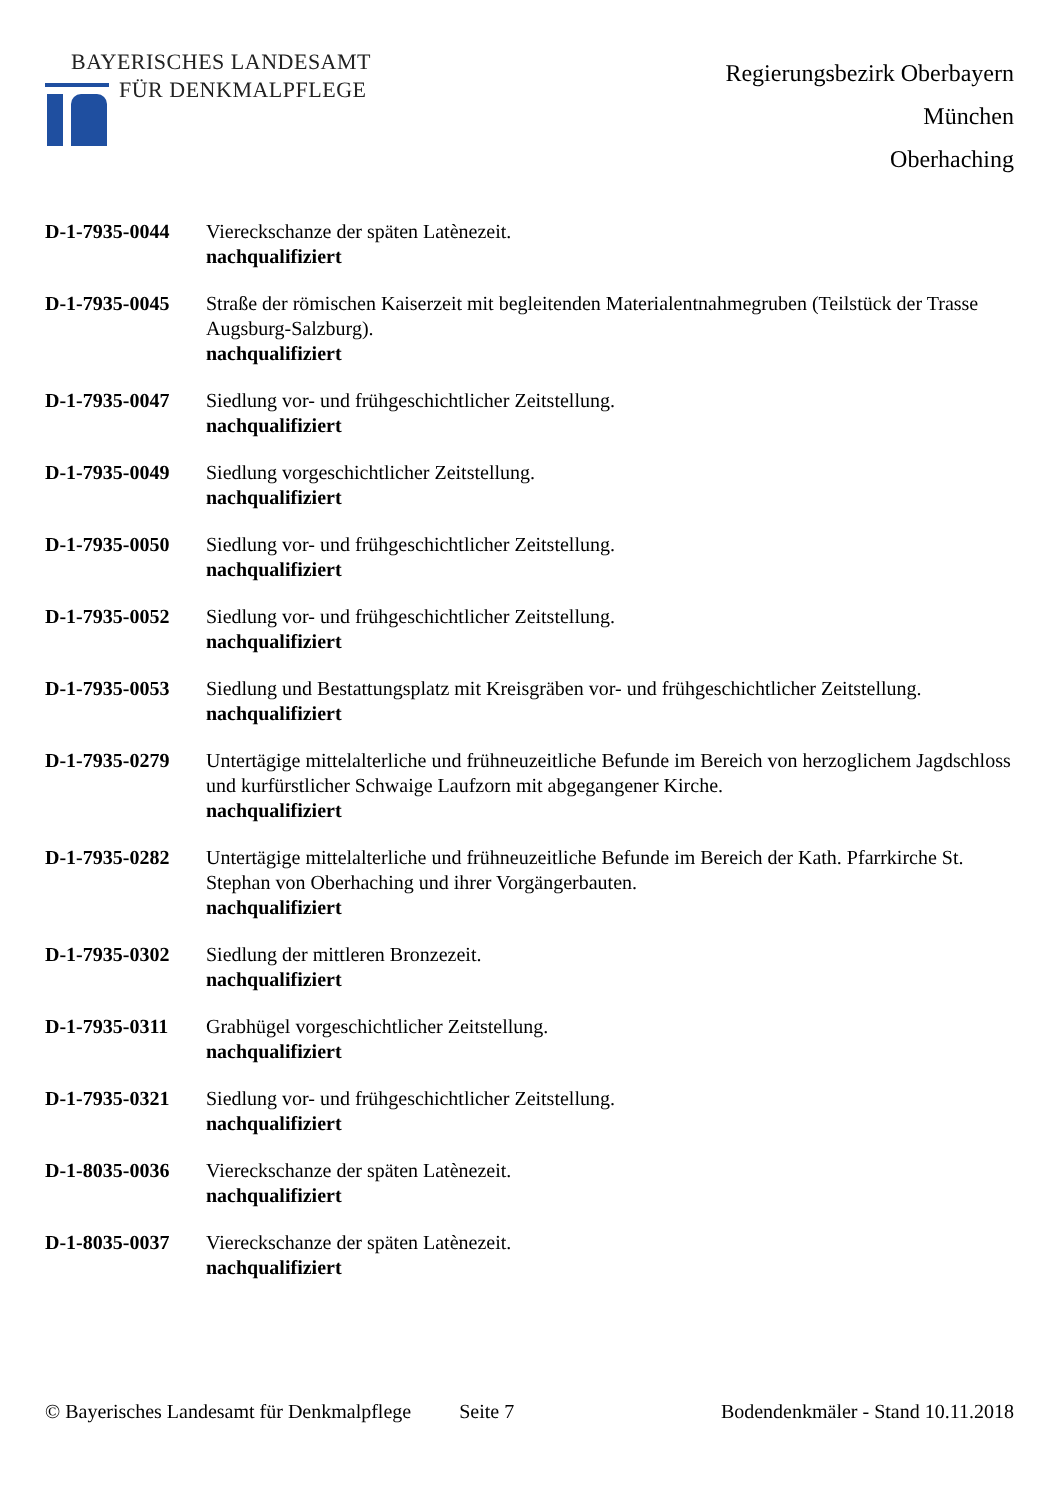BAYERISCHES LANDESAMT
FÜR DENKMALPFLEGE
Regierungsbezirk Oberbayern
München
Oberhaching
D-1-7935-0044 Viereckschanze der späten Latènezeit.
nachqualifiziert
D-1-7935-0045 Straße der römischen Kaiserzeit mit begleitenden Materialentnahmegruben (Teilstück der Trasse Augsburg-Salzburg).
nachqualifiziert
D-1-7935-0047 Siedlung vor- und frühgeschichtlicher Zeitstellung.
nachqualifiziert
D-1-7935-0049 Siedlung vorgeschichtlicher Zeitstellung.
nachqualifiziert
D-1-7935-0050 Siedlung vor- und frühgeschichtlicher Zeitstellung.
nachqualifiziert
D-1-7935-0052 Siedlung vor- und frühgeschichtlicher Zeitstellung.
nachqualifiziert
D-1-7935-0053 Siedlung und Bestattungsplatz mit Kreisgräben vor- und frühgeschichtlicher Zeitstellung.
nachqualifiziert
D-1-7935-0279 Untertägige mittelalterliche und frühneuzeitliche Befunde im Bereich von herzoglichem Jagdschloss und kurfürstlicher Schwaige Laufzorn mit abgegangener Kirche.
nachqualifiziert
D-1-7935-0282 Untertägige mittelalterliche und frühneuzeitliche Befunde im Bereich der Kath. Pfarrkirche St. Stephan von Oberhaching und ihrer Vorgängerbauten.
nachqualifiziert
D-1-7935-0302 Siedlung der mittleren Bronzezeit.
nachqualifiziert
D-1-7935-0311 Grabhügel vorgeschichtlicher Zeitstellung.
nachqualifiziert
D-1-7935-0321 Siedlung vor- und frühgeschichtlicher Zeitstellung.
nachqualifiziert
D-1-8035-0036 Viereckschanze der späten Latènezeit.
nachqualifiziert
D-1-8035-0037 Viereckschanze der späten Latènezeit.
nachqualifiziert
© Bayerisches Landesamt für Denkmalpflege Seite 7 Bodendenkmäler - Stand 10.11.2018